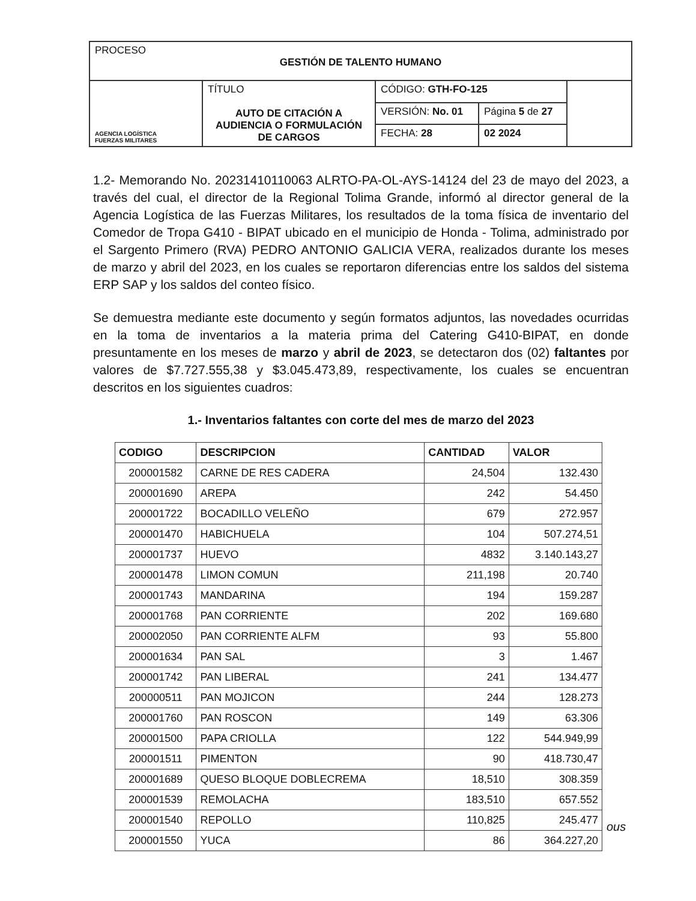| PROCESO GESTIÓN DE TALENTO HUMANO | | | | |
| AGENCIA LOGÍSTICA FUERZAS MILITARES | TÍTULO AUTO DE CITACIÓN A AUDIENCIA O FORMULACIÓN DE CARGOS | CÓDIGO: GTH-FO-125 | | |
| | | VERSIÓN: No. 01 | Página 5 de 27 | |
| | | FECHA: 28 | 02 2024 | |
1.2- Memorando No. 20231410110063 ALRTO-PA-OL-AYS-14124 del 23 de mayo del 2023, a través del cual, el director de la Regional Tolima Grande, informó al director general de la Agencia Logística de las Fuerzas Militares, los resultados de la toma física de inventario del Comedor de Tropa G410 - BIPAT ubicado en el municipio de Honda - Tolima, administrado por el Sargento Primero (RVA) PEDRO ANTONIO GALICIA VERA, realizados durante los meses de marzo y abril del 2023, en los cuales se reportaron diferencias entre los saldos del sistema ERP SAP y los saldos del conteo físico.
Se demuestra mediante este documento y según formatos adjuntos, las novedades ocurridas en la toma de inventarios a la materia prima del Catering G410-BIPAT, en donde presuntamente en los meses de marzo y abril de 2023, se detectaron dos (02) faltantes por valores de $7.727.555,38 y $3.045.473,89, respectivamente, los cuales se encuentran descritos en los siguientes cuadros:
1.- Inventarios faltantes con corte del mes de marzo del 2023
| CODIGO | DESCRIPCION | CANTIDAD | VALOR |
| --- | --- | --- | --- |
| 200001582 | CARNE DE RES CADERA | 24,504 | 132.430 |
| 200001690 | AREPA | 242 | 54.450 |
| 200001722 | BOCADILLO VELEÑO | 679 | 272.957 |
| 200001470 | HABICHUELA | 104 | 507.274,51 |
| 200001737 | HUEVO | 4832 | 3.140.143,27 |
| 200001478 | LIMON COMUN | 211,198 | 20.740 |
| 200001743 | MANDARINA | 194 | 159.287 |
| 200001768 | PAN CORRIENTE | 202 | 169.680 |
| 200002050 | PAN CORRIENTE ALFM | 93 | 55.800 |
| 200001634 | PAN SAL | 3 | 1.467 |
| 200001742 | PAN LIBERAL | 241 | 134.477 |
| 200000511 | PAN MOJICON | 244 | 128.273 |
| 200001760 | PAN ROSCON | 149 | 63.306 |
| 200001500 | PAPA CRIOLLA | 122 | 544.949,99 |
| 200001511 | PIMENTON | 90 | 418.730,47 |
| 200001689 | QUESO BLOQUE DOBLECREMA | 18,510 | 308.359 |
| 200001539 | REMOLACHA | 183,510 | 657.552 |
| 200001540 | REPOLLO | 110,825 | 245.477 |
| 200001550 | YUCA | 86 | 364.227,20 |
ous